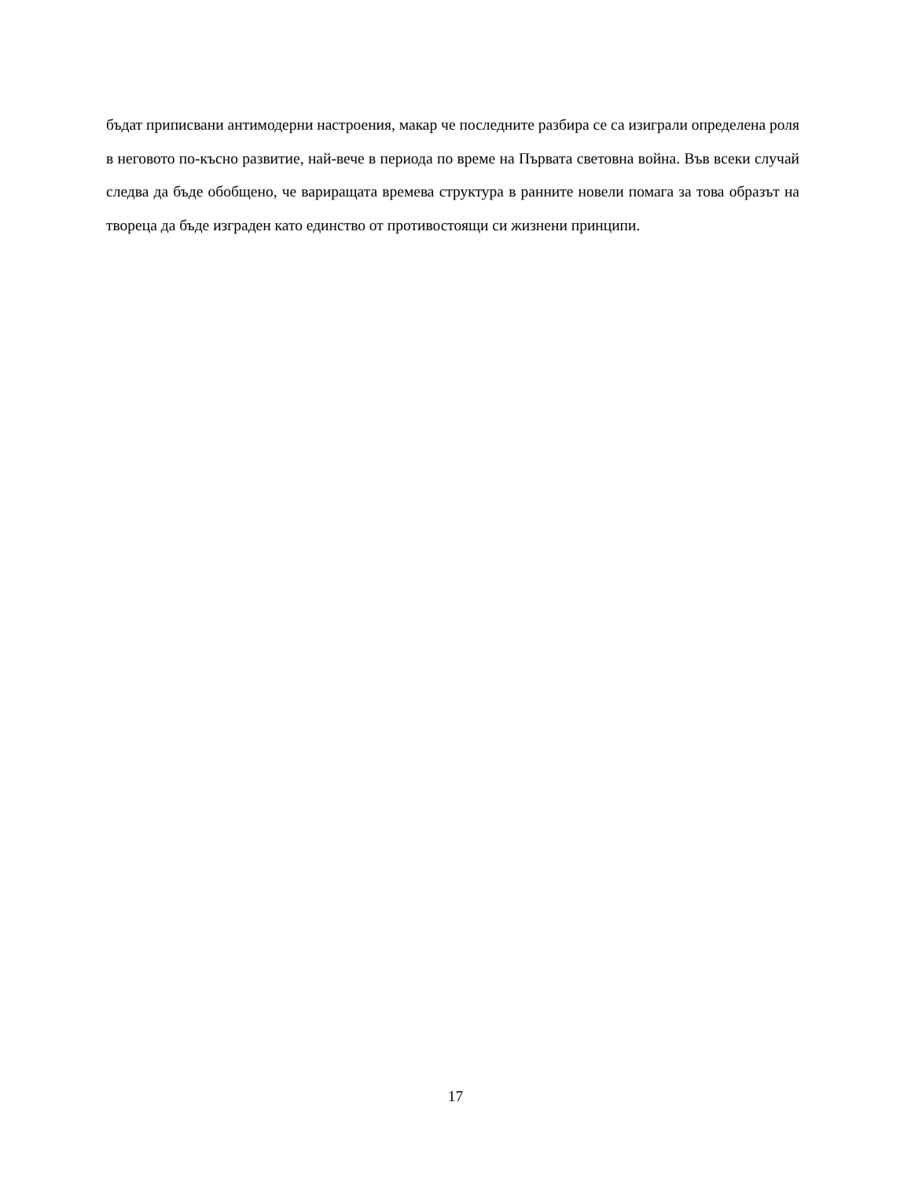бъдат приписвани антимодерни настроения, макар че последните разбира се са изиграли определена роля в неговото по-късно развитие, най-вече в периода по време на Първата световна война. Във всеки случай следва да бъде обобщено, че варираща­та времева структура в ранните новели помага за това образът на твореца да бъде изграден като единство от противостоящи си жизнени принципи.
17